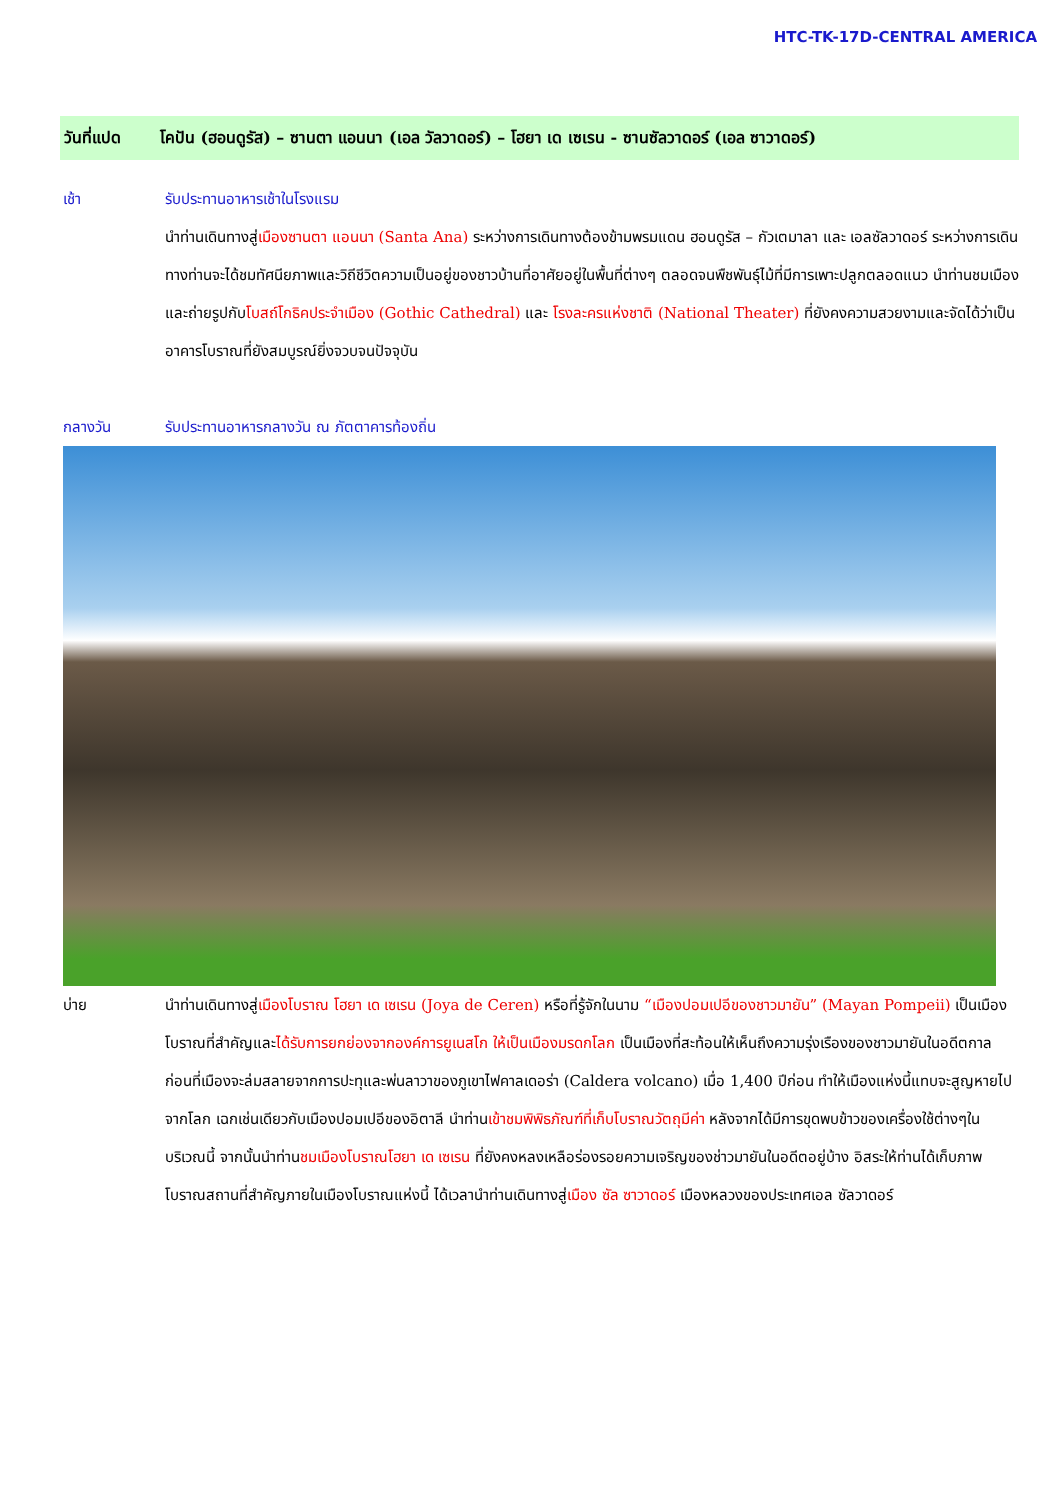HTC-TK-17D-CENTRAL AMERICA
วันที่แปด โคปัน (ฮอนดูรัส) – ซานตา แอนนา (เอล วัลวาดอร์) – โฮยา เด เซเรน - ซานซัลวาดอร์ (เอล ซาวาดอร์)
เช้า รับประทานอาหารเช้าในโรงแรม
นำท่านเดินทางสู่เมืองซานตา แอนนา (Santa Ana) ระหว่างการเดินทางต้องข้ามพรมแดน ฮอนดูรัส – กัวเตมาลา และ เอลซัลวาดอร์ ระหว่างการเดินทางท่านจะได้ชมทัศนียภาพและวิถีชีวิตความเป็นอยู่ของชาวบ้านที่อาศัยอยู่ในพื้นที่ต่างๆ ตลอดจนพืชพันธุ์ไม้ที่มีการเพาะปลูกตลอดแนว นำท่านชมเมืองและถ่ายรูปกับโบสถ์โกธิคประจำเมือง (Gothic Cathedral) และ โรงละครแห่งชาติ (National Theater) ที่ยังคงความสวยงามและจัดได้ว่าเป็นอาคารโบราณที่ยังสมบูรณ์ยิ่งจวบจนปัจจุบัน
กลางวัน รับประทานอาหารกลางวัน ณ ภัตตาคารท้องถิ่น
บ่าย นำท่านเดินทางสู่เมืองโบราณ โฮยา เด เซเรน (Joya de Ceren) หรือที่รู้จักในนาม “เมืองปอมเปอีของชาวมายัน” (Mayan Pompeii) เป็นเมืองโบราณที่สำคัญและได้รับการยกย่องจากองค์การยูเนสโก ให้เป็นเมืองมรดกโลก เป็นเมืองที่สะท้อนให้เห็นถึงความรุ่งเรืองของชาวมายันในอดีตกาล ก่อนที่เมืองจะล่มสลายจากการปะทุและพ่นลาวาของภูเขาไฟคาลเดอร่า (Caldera volcano) เมื่อ 1,400 ปีก่อน ทำให้เมืองแห่งนี้แทบจะสูญหายไปจากโลก เฉกเช่นเดียวกับเมืองปอมเปอีของอิตาลี นำท่านเข้าชมพิพิธภัณฑ์ที่เก็บโบราณวัตถุมีค่า หลังจากได้มีการขุดพบข้าวของเครื่องใช้ต่างๆในบริเวณนี้ จากนั้นนำท่านชมเมืองโบราณโฮยา เด เซเรน ที่ยังคงหลงเหลือร่องรอยความเจริญของช่าวมายันในอดีตอยู่บ้าง อิสระให้ท่านได้เก็บภาพโบราณสถานที่สำคัญภายในเมืองโบราณแห่งนี้ ได้เวลานำท่านเดินทางสู่เมือง ซัล ซาวาดอร์ เมืองหลวงของประเทศเอล ซัลวาดอร์